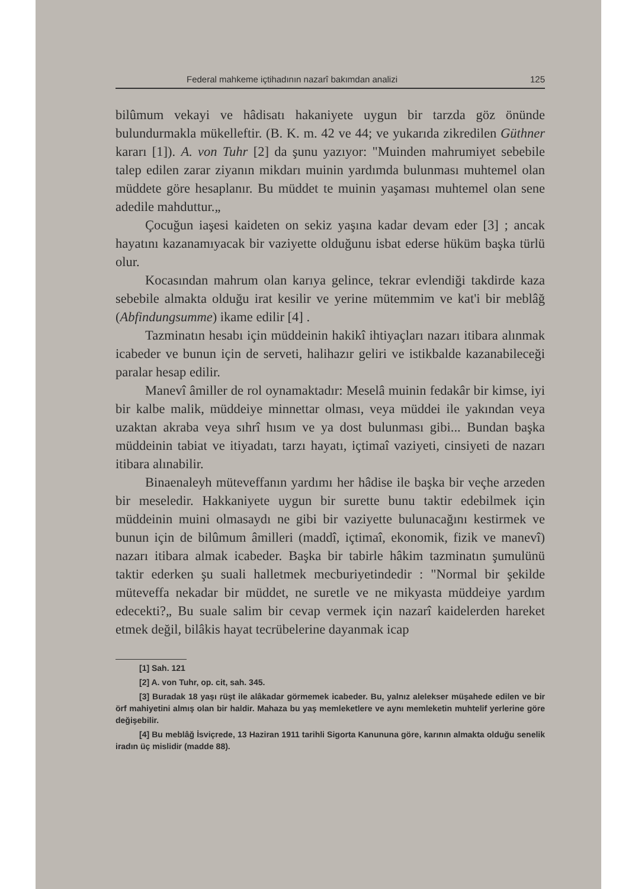Federal mahkeme içtihadının nazarî bakımdan analizi 125
bilûmum vekayi ve hâdisatı hakaniyete uygun bir tarzda göz önünde bulundurmakla mükelleftir. (B. K. m. 42 ve 44; ve yukarıda zikredilen Güthner kararı [1]). A. von Tuhr [2] da şunu yazıyor: "Muinden mahrumiyet sebebile talep edilen zarar ziyanın mikdarı muinin yardımda bulunması muhtemel olan müddete göre hesaplanır. Bu müddet te muinin yaşaması muhtemel olan sene adedile mahduttur.„
Çocuğun iaşesi kaideten on sekiz yaşına kadar devam eder [3] ; ancak hayatını kazanamıyacak bir vaziyette olduğunu isbat ederse hüküm başka türlü olur.
Kocasından mahrum olan karıya gelince, tekrar evlendiği takdirde kaza sebebile almakta olduğu irat kesilir ve yerine mütemmim ve kat'i bir meblâğ (Abfindungsumme) ikame edilir [4] .
Tazminatın hesabı için müddeinin hakikî ihtiyaçları nazarı itibara alınmak icabeder ve bunun için de serveti, halihazır geliri ve istikbalde kazanabileceği paralar hesap edilir.
Manevî âmiller de rol oynamaktadır: Meselâ muinin fedakâr bir kimse, iyi bir kalbe malik, müddeiye minnettar olması, veya müddei ile yakından veya uzaktan akraba veya sıhrî hısım ve ya dost bulunması gibi... Bundan başka müddeinin tabiat ve itiyadatı, tarzı hayatı, içtimaî vaziyeti, cinsiyeti de nazarı itibara alınabilir.
Binaenaleyh müteveffanın yardımı her hâdise ile başka bir veçhe arzeden bir meseledir. Hakkaniyete uygun bir surette bunu taktir edebilmek için müddeinin muini olmasaydı ne gibi bir vaziyette bulunacağını kestirmek ve bunun için de bilûmum âmilleri (maddî, içtimaî, ekonomik, fizik ve manevî) nazarı itibara almak icabeder. Başka bir tabirle hâkim tazminatın şumulünü taktir ederken şu suali halletmek mecburiyetindedir : "Normal bir şekilde müteveffa nekadar bir müddet, ne suretle ve ne mikyasta müddeiye yardım edecekti?„ Bu suale salim bir cevap vermek için nazarî kaidelerden hareket etmek değil, bilâkis hayat tecrübelerine dayanmak icap
[1] Sah. 121
[2] A. von Tuhr, op. cit, sah. 345.
[3] Buradak 18 yaşı rüşt ile alâkadar görmemek icabeder. Bu, yalnız alelekser müşahede edilen ve bir örf mahiyetini almış olan bir haldir. Mahaza bu yaş memleketlere ve aynı memleketin muhtelif yerlerine göre değişebilir.
[4] Bu meblâğ İsviçrede, 13 Haziran 1911 tarihli Sigorta Kanununa göre, karının almakta olduğu senelik iradın üç mislidir (madde 88).